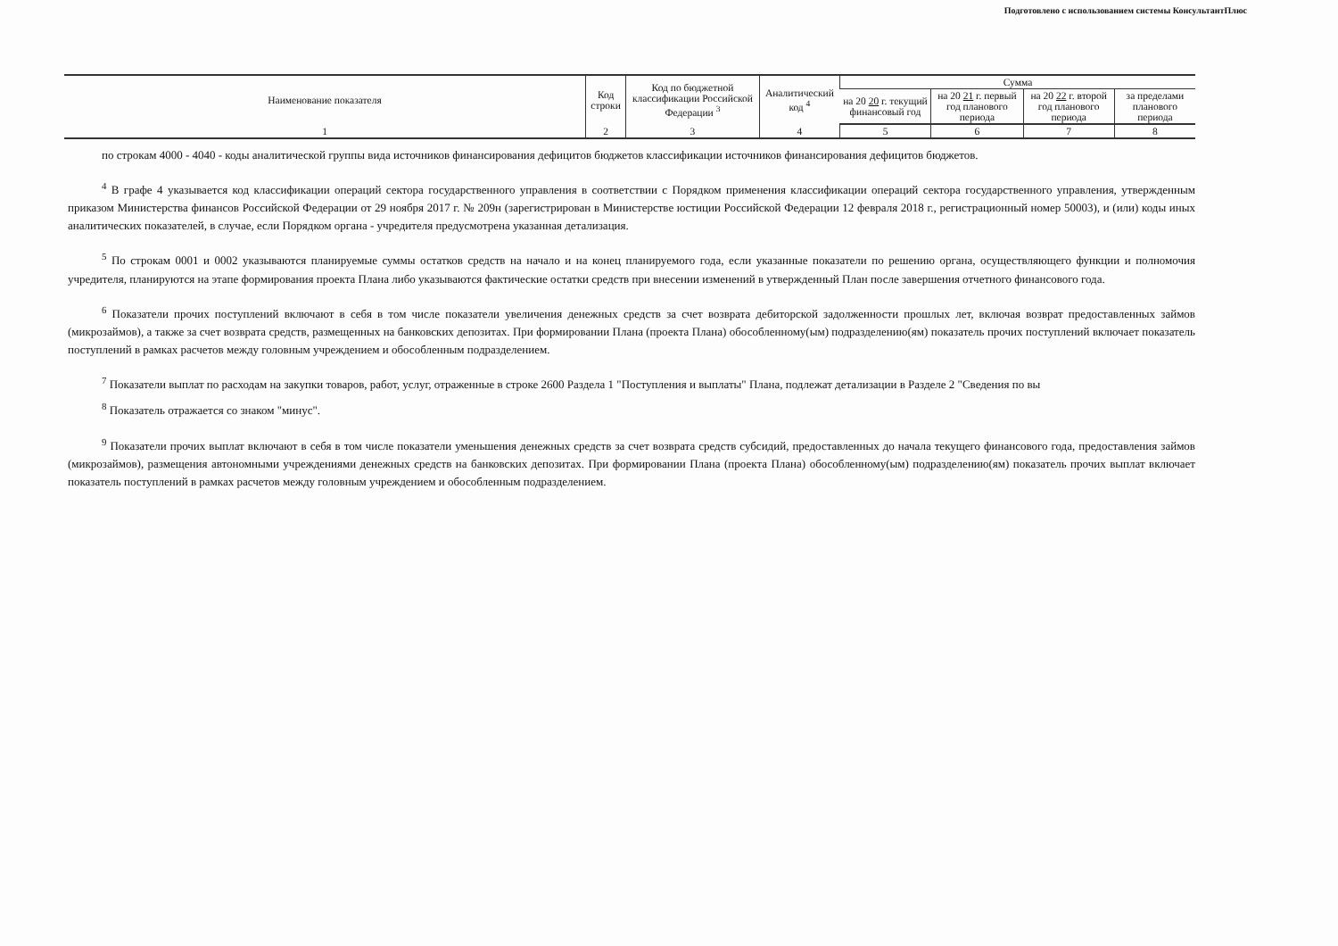Подготовлено с использованием системы КонсультантПлюс
| Наименование показателя | Код строки | Код по бюджетной классификации Российской Федерации <sup>3</sup> | Аналитический код <sup>4</sup> | Сумма | | | |
| --- | --- | --- | --- | --- | --- | --- | --- |
| | | | | на 20 20 г. текущий финансовый год | на 20 21 г. первый год планового периода | на 20 22 г. второй год планового периода | за пределами планового периода |
| 1 | 2 | 3 | 4 | 5 | 6 | 7 | 8 |
по строкам 4000 - 4040 - коды аналитической группы вида источников финансирования дефицитов бюджетов классификации источников финансирования дефицитов бюджетов.
<sup>4</sup> В графе 4 указывается код классификации операций сектора государственного управления в соответствии с Порядком применения классификации операций сектора государственного управления, утвержденным приказом Министерства финансов Российской Федерации от 29 ноября 2017 г. № 209н (зарегистрирован в Министерстве юстиции Российской Федерации 12 февраля 2018 г., регистрационный номер 50003), и (или) коды иных аналитических показателей, в случае, если Порядком органа - учредителя предусмотрена указанная детализация.
<sup>5</sup> По строкам 0001 и 0002 указываются планируемые суммы остатков средств на начало и на конец планируемого года, если указанные показатели по решению органа, осуществляющего функции и полномочия учредителя, планируются на этапе формирования проекта Плана либо указываются фактические остатки средств при внесении изменений в утвержденный План после завершения отчетного финансового года.
<sup>6</sup> Показатели прочих поступлений включают в себя в том числе показатели увеличения денежных средств за счет возврата дебиторской задолженности прошлых лет, включая возврат предоставленных займов (микрозаймов), а также за счет возврата средств, размещенных на банковских депозитах. При формировании Плана (проекта Плана) обособленному(ым) подразделению(ям) показатель прочих поступлений включает показатель поступлений в рамках расчетов между головным учреждением и обособленным подразделением.
<sup>7</sup> Показатели выплат по расходам на закупки товаров, работ, услуг, отраженные в строке 2600 Раздела 1 "Поступления и выплаты" Плана, подлежат детализации в Разделе 2 "Сведения по вы
<sup>8</sup> Показатель отражается со знаком "минус".
<sup>9</sup> Показатели прочих выплат включают в себя в том числе показатели уменьшения денежных средств за счет возврата средств субсидий, предоставленных до начала текущего финансового года, предоставления займов (микрозаймов), размещения автономными учреждениями денежных средств на банковских депозитах. При формировании Плана (проекта Плана) обособленному(ым) подразделению(ям) показатель прочих выплат включает показатель поступлений в рамках расчетов между головным учреждением и обособленным подразделением.